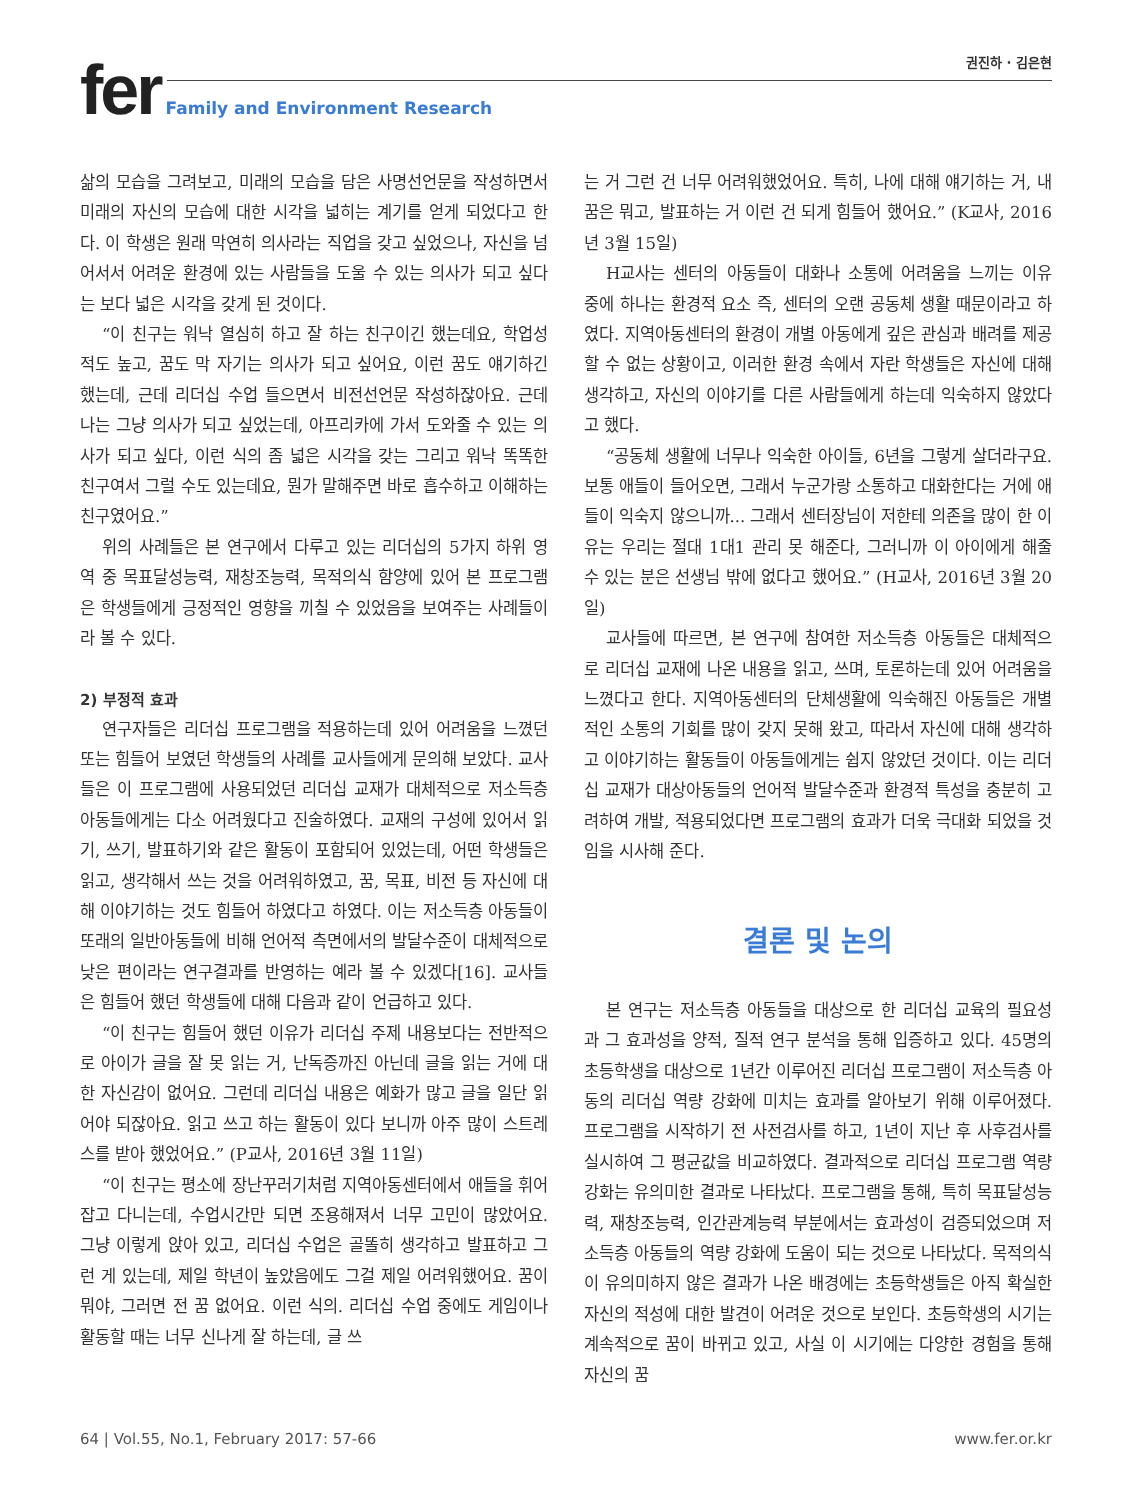fer Family and Environment Research 권진하 · 김은현
삶의 모습을 그려보고, 미래의 모습을 담은 사명선언문을 작성하면서 미래의 자신의 모습에 대한 시각을 넓히는 계기를 얻게 되었다고 한다. 이 학생은 원래 막연히 의사라는 직업을 갖고 싶었으나, 자신을 넘어서서 어려운 환경에 있는 사람들을 도울 수 있는 의사가 되고 싶다는 보다 넓은 시각을 갖게 된 것이다.
“이 친구는 워낙 열심히 하고 잘 하는 친구이긴 했는데요, 학업성적도 높고, 꿈도 막 자기는 의사가 되고 싶어요, 이런 꿈도 얘기하긴 했는데, 근데 리더십 수업 들으면서 비전선언문 작성하잖아요. 근데 나는 그냥 의사가 되고 싶었는데, 아프리카에 가서 도와줄 수 있는 의사가 되고 싶다, 이런 식의 좀 넓은 시각을 갖는 그리고 워낙 똑똑한 친구여서 그럴 수도 있는데요, 뭔가 말해주면 바로 흡수하고 이해하는 친구였어요.”
위의 사례들은 본 연구에서 다루고 있는 리더십의 5가지 하위 영역 중 목표달성능력, 재창조능력, 목적의식 함양에 있어 본 프로그램은 학생들에게 긍정적인 영향을 끼칠 수 있었음을 보여주는 사례들이라 볼 수 있다.
2) 부정적 효과
연구자들은 리더십 프로그램을 적용하는데 있어 어려움을 느꼈던 또는 힘들어 보였던 학생들의 사례를 교사들에게 문의해 보았다. 교사들은 이 프로그램에 사용되었던 리더십 교재가 대체적으로 저소득층 아동들에게는 다소 어려웠다고 진술하였다. 교재의 구성에 있어서 읽기, 쓰기, 발표하기와 같은 활동이 포함되어 있었는데, 어떤 학생들은 읽고, 생각해서 쓰는 것을 어려워하였고, 꿈, 목표, 비전 등 자신에 대해 이야기하는 것도 힘들어 하였다고 하였다. 이는 저소득층 아동들이 또래의 일반아동들에 비해 언어적 측면에서의 발달수준이 대체적으로 낮은 편이라는 연구결과를 반영하는 예라 볼 수 있겠다[16]. 교사들은 힘들어 했던 학생들에 대해 다음과 같이 언급하고 있다.
“이 친구는 힘들어 했던 이유가 리더십 주제 내용보다는 전반적으로 아이가 글을 잘 못 읽는 거, 난독증까진 아닌데 글을 읽는 거에 대한 자신감이 없어요. 그런데 리더십 내용은 예화가 많고 글을 일단 읽어야 되잖아요. 읽고 쓰고 하는 활동이 있다 보니까 아주 많이 스트레스를 받아 했었어요.” (P교사, 2016년 3월 11일)
“이 친구는 평소에 장난꾸러기처럼 지역아동센터에서 애들을 휘어잡고 다니는데, 수업시간만 되면 조용해져서 너무 고민이 많았어요. 그냥 이렇게 앉아 있고, 리더십 수업은 골똘히 생각하고 발표하고 그런 게 있는데, 제일 학년이 높았음에도 그걸 제일 어려워했어요. 꿈이 뭐야, 그러면 전 꿈 없어요. 이런 식의. 리더십 수업 중에도 게임이나 활동할 때는 너무 신나게 잘 하는데, 글 쓰
는 거 그런 건 너무 어려워했었어요. 특히, 나에 대해 얘기하는 거, 내 꿈은 뭐고, 발표하는 거 이런 건 되게 힘들어 했어요.” (K교사, 2016년 3월 15일)
H교사는 센터의 아동들이 대화나 소통에 어려움을 느끼는 이유 중에 하나는 환경적 요소 즉, 센터의 오랜 공동체 생활 때문이라고 하였다. 지역아동센터의 환경이 개별 아동에게 깊은 관심과 배려를 제공할 수 없는 상황이고, 이러한 환경 속에서 자란 학생들은 자신에 대해 생각하고, 자신의 이야기를 다른 사람들에게 하는데 익숙하지 않았다고 했다.
“공동체 생활에 너무나 익숙한 아이들, 6년을 그렇게 살더라구요. 보통 애들이 들어오면, 그래서 누군가랑 소통하고 대화한다는 거에 애들이 익숙지 않으니까... 그래서 센터장님이 저한테 의존을 많이 한 이유는 우리는 절대 1대1 관리 못 해준다, 그러니까 이 아이에게 해줄 수 있는 분은 선생님 밖에 없다고 했어요.” (H교사, 2016년 3월 20일)
교사들에 따르면, 본 연구에 참여한 저소득층 아동들은 대체적으로 리더십 교재에 나온 내용을 읽고, 쓰며, 토론하는데 있어 어려움을 느꼈다고 한다. 지역아동센터의 단체생활에 익숙해진 아동들은 개별적인 소통의 기회를 많이 갖지 못해 왔고, 따라서 자신에 대해 생각하고 이야기하는 활동들이 아동들에게는 쉽지 않았던 것이다. 이는 리더십 교재가 대상아동들의 언어적 발달수준과 환경적 특성을 충분히 고려하여 개발, 적용되었다면 프로그램의 효과가 더욱 극대화 되었을 것임을 시사해 준다.
결론 및 논의
본 연구는 저소득층 아동들을 대상으로 한 리더십 교육의 필요성과 그 효과성을 양적, 질적 연구 분석을 통해 입증하고 있다. 45명의 초등학생을 대상으로 1년간 이루어진 리더십 프로그램이 저소득층 아동의 리더십 역량 강화에 미치는 효과를 알아보기 위해 이루어졌다. 프로그램을 시작하기 전 사전검사를 하고, 1년이 지난 후 사후검사를 실시하여 그 평균값을 비교하였다. 결과적으로 리더십 프로그램 역량 강화는 유의미한 결과로 나타났다. 프로그램을 통해, 특히 목표달성능력, 재창조능력, 인간관계능력 부분에서는 효과성이 검증되었으며 저소득층 아동들의 역량 강화에 도움이 되는 것으로 나타났다. 목적의식이 유의미하지 않은 결과가 나온 배경에는 초등학생들은 아직 확실한 자신의 적성에 대한 발견이 어려운 것으로 보인다. 초등학생의 시기는 계속적으로 꿈이 바뀌고 있고, 사실 이 시기에는 다양한 경험을 통해 자신의 꿈
64 | Vol.55, No.1, February 2017: 57-66 www.fer.or.kr